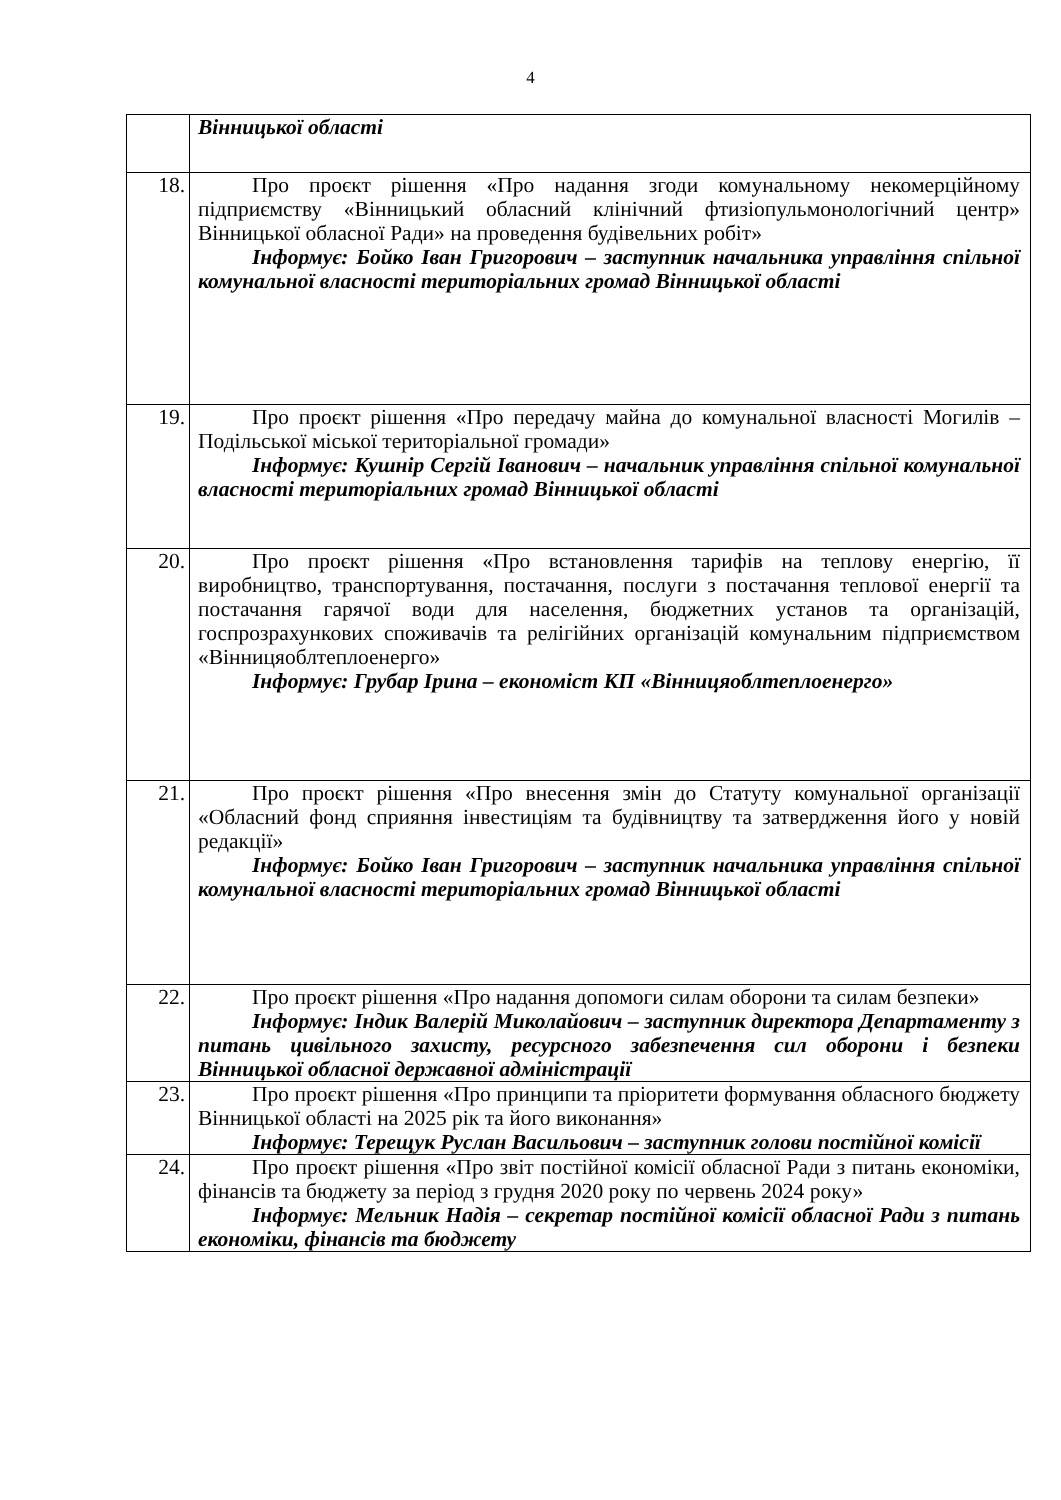4
| | Вінницької області |
| 18. | Про проєкт рішення «Про надання згоди комунальному некомерційному підприємству «Вінницький обласний клінічний фтизіопульмонологічний центр» Вінницької обласної Ради» на проведення будівельних робіт» Інформує: Бойко Іван Григорович – заступник начальника управління спільної комунальної власності територіальних громад Вінницької області |
| 19. | Про проєкт рішення «Про передачу майна до комунальної власності Могилів – Подільської міської територіальної громади» Інформує: Кушнір Сергій Іванович – начальник управління спільної комунальної власності територіальних громад Вінницької області |
| 20. | Про проєкт рішення «Про встановлення тарифів на теплову енергію, її виробництво, транспортування, постачання, послуги з постачання теплової енергії та постачання гарячої води для населення, бюджетних установ та організацій, госпрозрахункових споживачів та релігійних організацій комунальним підприємством «Вінницяоблтеплоенерго» Інформує: Грубар Ірина – економіст КП «Вінницяоблтеплоенерго» |
| 21. | Про проєкт рішення «Про внесення змін до Статуту комунальної організації «Обласний фонд сприяння інвестиціям та будівництву та затвердження його у новій редакції» Інформує: Бойко Іван Григорович – заступник начальника управління спільної комунальної власності територіальних громад Вінницької області |
| 22. | Про проєкт рішення «Про надання допомоги силам оборони та силам безпеки» Інформує: Індик Валерій Миколайович – заступник директора Департаменту з питань цивільного захисту, ресурсного забезпечення сил оборони і безпеки Вінницької обласної державної адміністрації |
| 23. | Про проєкт рішення «Про принципи та пріоритети формування обласного бюджету Вінницької області на 2025 рік та його виконання» Інформує: Терещук Руслан Васильович – заступник голови постійної комісії |
| 24. | Про проєкт рішення «Про звіт постійної комісії обласної Ради з питань економіки, фінансів та бюджету за період з грудня 2020 року по червень 2024 року» Інформує: Мельник Надія – секретар постійної комісії обласної Ради з питань економіки, фінансів та бюджету |